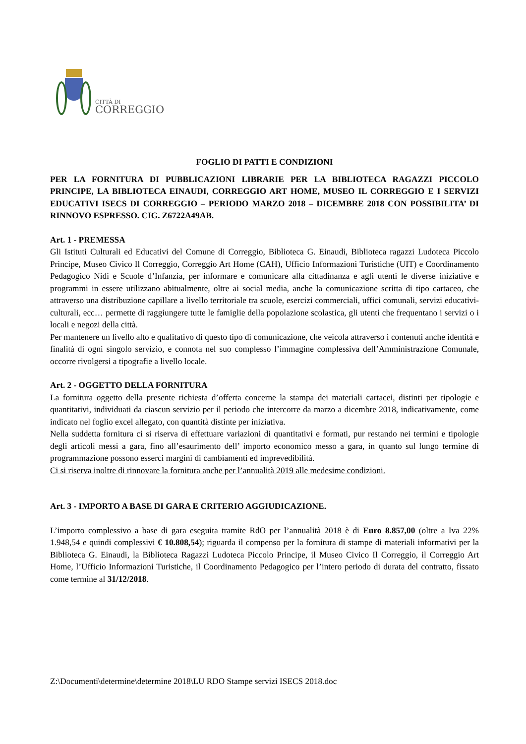CITTÀ DI
CORREGGIO
FOGLIO DI PATTI E CONDIZIONI
PER LA FORNITURA DI PUBBLICAZIONI LIBRARIE PER LA BIBLIOTECA RAGAZZI PICCOLO PRINCIPE, LA BIBLIOTECA EINAUDI, CORREGGIO ART HOME, MUSEO IL CORREGGIO E I SERVIZI EDUCATIVI ISECS DI CORREGGIO – PERIODO MARZO 2018 – DICEMBRE 2018 CON POSSIBILITA’ DI RINNOVO ESPRESSO. CIG. Z6722A49AB.
Art. 1 - PREMESSA
Gli Istituti Culturali ed Educativi del Comune di Correggio, Biblioteca G. Einaudi, Biblioteca ragazzi Ludoteca Piccolo Principe, Museo Civico Il Correggio, Correggio Art Home (CAH), Ufficio Informazioni Turistiche (UIT) e Coordinamento Pedagogico Nidi e Scuole d’Infanzia, per informare e comunicare alla cittadinanza e agli utenti le diverse iniziative e programmi in essere utilizzano abitualmente, oltre ai social media, anche la comunicazione scritta di tipo cartaceo, che attraverso una distribuzione capillare a livello territoriale tra scuole, esercizi commerciali, uffici comunali, servizi educativi-culturali, ecc… permette di raggiungere tutte le famiglie della popolazione scolastica, gli utenti che frequentano i servizi o i locali e negozi della città.
Per mantenere un livello alto e qualitativo di questo tipo di comunicazione, che veicola attraverso i contenuti anche identità e finalità di ogni singolo servizio, e connota nel suo complesso l’immagine complessiva dell’Amministrazione Comunale, occorre rivolgersi a tipografie a livello locale.
Art. 2 - OGGETTO DELLA FORNITURA
La fornitura oggetto della presente richiesta d’offerta concerne la stampa dei materiali cartacei, distinti per tipologie e quantitativi, individuati da ciascun servizio per il periodo che intercorre da marzo a dicembre 2018, indicativamente, come indicato nel foglio excel allegato, con quantità distinte per iniziativa.
Nella suddetta fornitura ci si riserva di effettuare variazioni di quantitativi e formati, pur restando nei termini e tipologie degli articoli messi a gara, fino all’esaurimento dell’ importo economico messo a gara, in quanto sul lungo termine di programmazione possono esserci margini di cambiamenti ed imprevedibilità.
Ci si riserva inoltre di rinnovare la fornitura anche per l’annualità 2019 alle medesime condizioni.
Art. 3 - IMPORTO A BASE DI GARA E CRITERIO AGGIUDICAZIONE.
L’importo complessivo a base di gara eseguita tramite RdO per l’annualità 2018 è di Euro 8.857,00 (oltre a Iva 22% 1.948,54 e quindi complessivi € 10.808,54); riguarda il compenso per la fornitura di stampe di materiali informativi per la Biblioteca G. Einaudi, la Biblioteca Ragazzi Ludoteca Piccolo Principe, il Museo Civico Il Correggio, il Correggio Art Home, l’Ufficio Informazioni Turistiche, il Coordinamento Pedagogico per l’intero periodo di durata del contratto, fissato come termine al 31/12/2018.
Z:\Documenti\determine\determine 2018\LU RDO Stampe servizi ISECS 2018.doc